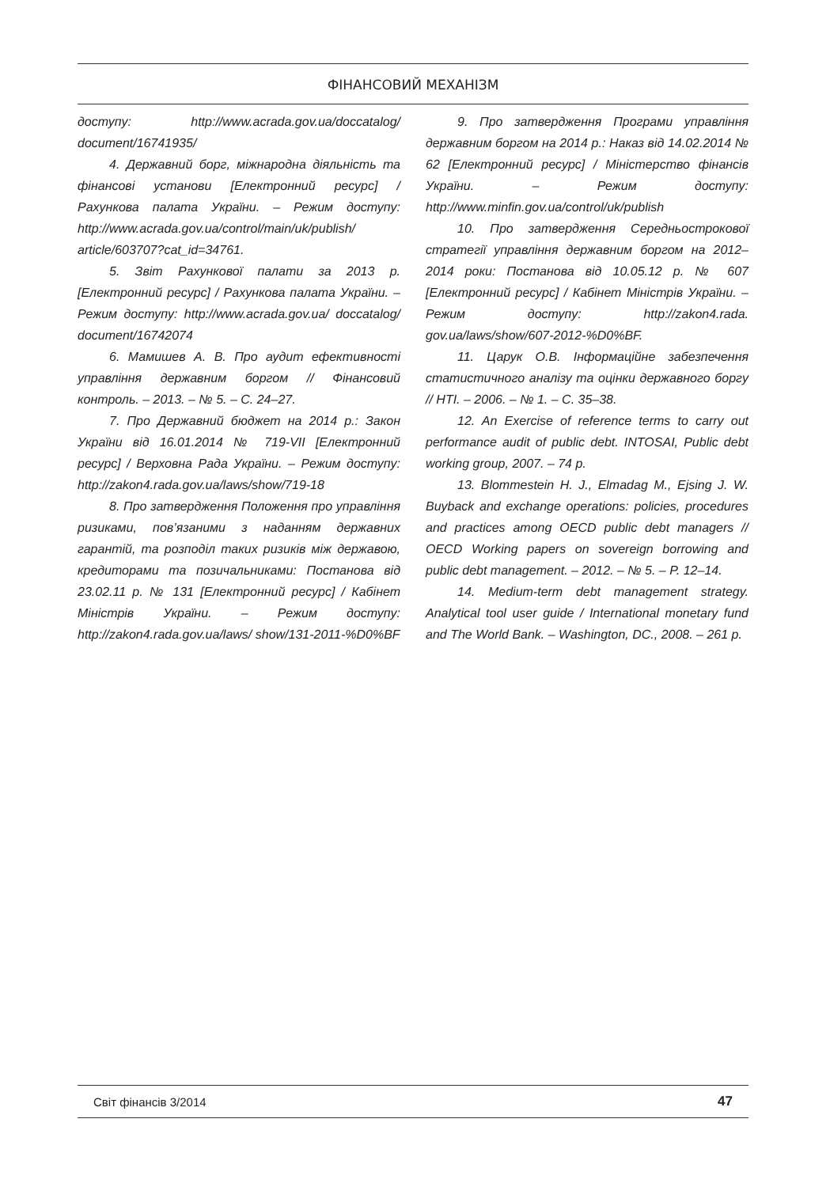ФІНАНСОВИЙ МЕХАНІЗМ
доступу: http://www.acrada.gov.ua/doccatalog/ document/16741935/
4. Державний борг, міжнародна діяльність та фінансові установи [Електронний ресурс] / Рахункова палата України. – Режим доступу: http://www.acrada.gov.ua/control/main/uk/publish/ article/603707?cat_id=34761.
5. Звіт Рахункової палати за 2013 р. [Електронний ресурс] / Рахункова палата України. – Режим доступу: http://www.acrada.gov.ua/ doccatalog/ document/16742074
6. Мамишев А. В. Про аудит ефективності управління державним боргом // Фінансовий контроль. – 2013. – № 5. – С. 24–27.
7. Про Державний бюджет на 2014 р.: Закон України від 16.01.2014 № 719-VII [Електронний ресурс] / Верховна Рада України. – Режим доступу: http://zakon4.rada.gov.ua/laws/show/719-18
8. Про затвердження Положення про управління ризиками, пов’язаними з наданням державних гарантій, та розподіл таких ризиків між державою, кредиторами та позичальниками: Постанова від 23.02.11 р. № 131 [Електронний ресурс] / Кабінет Міністрів України. – Режим доступу: http://zakon4.rada.gov.ua/laws/ show/131-2011-%D0%BF
9. Про затвердження Програми управління державним боргом на 2014 р.: Наказ від 14.02.2014 № 62 [Електронний ресурс] / Міністерство фінансів України. – Режим доступу: http://www.minfin.gov.ua/control/uk/publish
10. Про затвердження Середньострокової стратегії управління державним боргом на 2012–2014 роки: Постанова від 10.05.12 р. № 607 [Електронний ресурс] / Кабінет Міністрів України. – Режим доступу: http://zakon4.rada. gov.ua/laws/show/607-2012-%D0%BF.
11. Царук О.В. Інформаційне забезпечення статистичного аналізу та оцінки державного боргу // НТІ. – 2006. – № 1. – С. 35–38.
12. An Exercise of reference terms to carry out performance audit of public debt. INTOSAI, Public debt working group, 2007. – 74 p.
13. Blommestein H. J., Elmadag M., Ejsing J. W. Buyback and exchange operations: policies, procedures and practices among OECD public debt managers // OECD Working papers on sovereign borrowing and public debt management. – 2012. – № 5. – P. 12–14.
14. Medium-term debt management strategy. Analytical tool user guide / International monetary fund and The World Bank. – Washington, DC., 2008. – 261 p.
Світ фінансів 3/2014 47